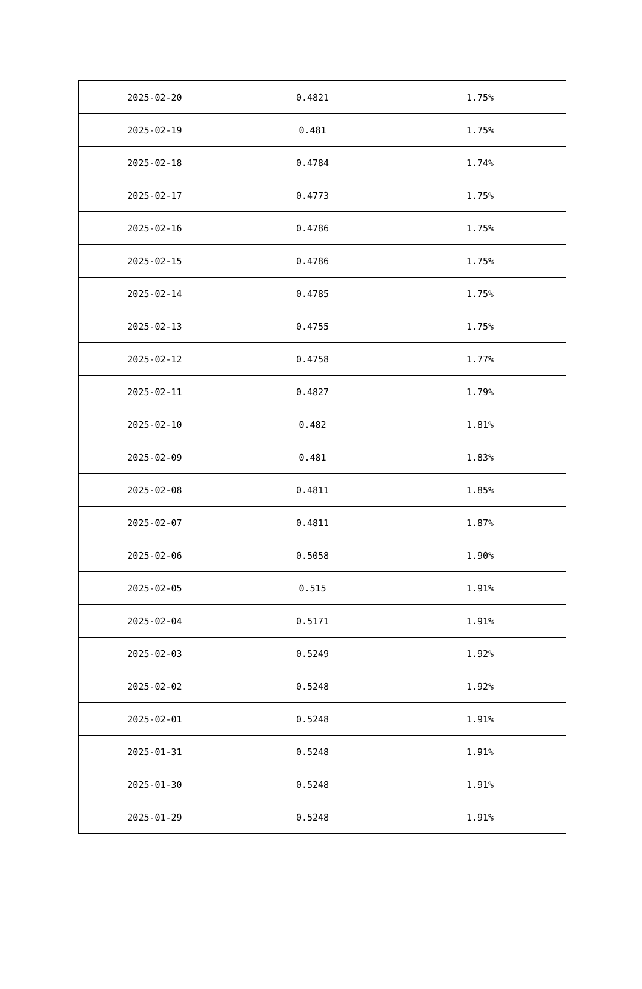| 2025-02-20 | 0.4821 | 1.75% |
| 2025-02-19 | 0.481 | 1.75% |
| 2025-02-18 | 0.4784 | 1.74% |
| 2025-02-17 | 0.4773 | 1.75% |
| 2025-02-16 | 0.4786 | 1.75% |
| 2025-02-15 | 0.4786 | 1.75% |
| 2025-02-14 | 0.4785 | 1.75% |
| 2025-02-13 | 0.4755 | 1.75% |
| 2025-02-12 | 0.4758 | 1.77% |
| 2025-02-11 | 0.4827 | 1.79% |
| 2025-02-10 | 0.482 | 1.81% |
| 2025-02-09 | 0.481 | 1.83% |
| 2025-02-08 | 0.4811 | 1.85% |
| 2025-02-07 | 0.4811 | 1.87% |
| 2025-02-06 | 0.5058 | 1.90% |
| 2025-02-05 | 0.515 | 1.91% |
| 2025-02-04 | 0.5171 | 1.91% |
| 2025-02-03 | 0.5249 | 1.92% |
| 2025-02-02 | 0.5248 | 1.92% |
| 2025-02-01 | 0.5248 | 1.91% |
| 2025-01-31 | 0.5248 | 1.91% |
| 2025-01-30 | 0.5248 | 1.91% |
| 2025-01-29 | 0.5248 | 1.91% |